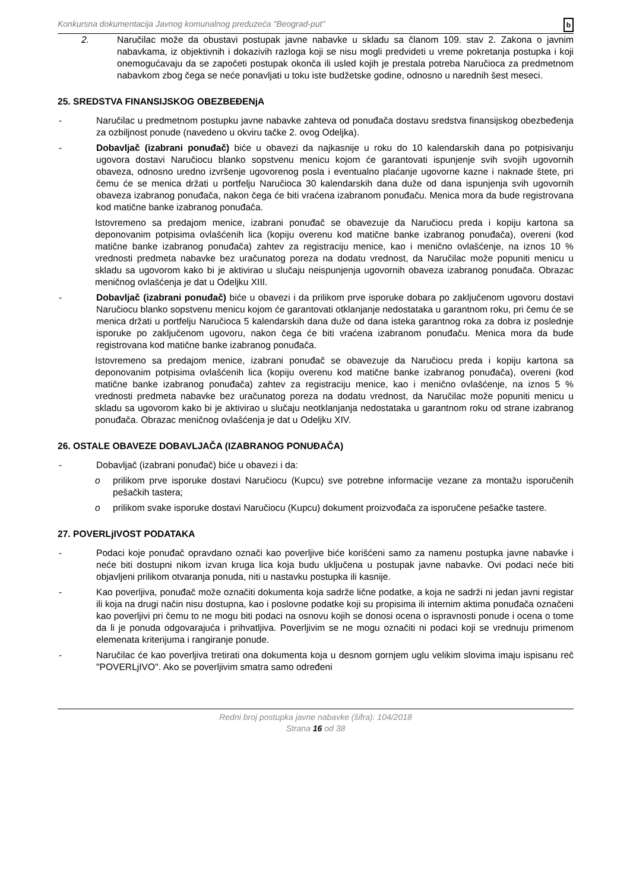Konkursna dokumentacija Javnog komunalnog preduzeća "Beograd-put" b
2. Naručilac može da obustavi postupak javne nabavke u skladu sa članom 109. stav 2. Zakona o javnim nabavkama, iz objektivnih i dokazivih razloga koji se nisu mogli predvideti u vreme pokretanja postupka i koji onemogućavaju da se započeti postupak okonča ili usled kojih je prestala potreba Naručioca za predmetnom nabavkom zbog čega se neće ponavljati u toku iste budžetske godine, odnosno u narednih šest meseci.
25. SREDSTVA FINANSIJSKOG OBEZBEĐENjA
- Naručilac u predmetnom postupku javne nabavke zahteva od ponuđača dostavu sredstva finansijskog obezbeđenja za ozbiljnost ponude (navedeno u okviru tačke 2. ovog Odeljka).
- Dobavljač (izabrani ponuđač) biće u obavezi da najkasnije u roku do 10 kalendarskih dana po potpisivanju ugovora dostavi Naručiocu blanko sopstvenu menicu kojom će garantovati ispunjenje svih svojih ugovornih obaveza, odnosno uredno izvršenje ugovorenog posla i eventualno plaćanje ugovorne kazne i naknade štete, pri čemu će se menica držati u portfelju Naručioca 30 kalendarskih dana duže od dana ispunjenja svih ugovornih obaveza izabranog ponuđača, nakon čega će biti vraćena izabranom ponuđaču. Menica mora da bude registrovana kod matične banke izabranog ponuđača.
Istovremeno sa predajom menice, izabrani ponuđač se obavezuje da Naručiocu preda i kopiju kartona sa deponovanim potpisima ovlašćenih lica (kopiju overenu kod matične banke izabranog ponuđača), overeni (kod matične banke izabranog ponuđača) zahtev za registraciju menice, kao i menično ovlašćenje, na iznos 10 % vrednosti predmeta nabavke bez uračunatog poreza na dodatu vrednost, da Naručilac može popuniti menicu u skladu sa ugovorom kako bi je aktivirao u slučaju neispunjenja ugovornih obaveza izabranog ponuđača. Obrazac meničnog ovlašćenja je dat u Odeljku XIII.
- Dobavljač (izabrani ponuđač) biće u obavezi i da prilikom prve isporuke dobara po zaključenom ugovoru dostavi Naručiocu blanko sopstvenu menicu kojom će garantovati otklanjanje nedostataka u garantnom roku, pri čemu će se menica držati u portfelju Naručioca 5 kalendarskih dana duže od dana isteka garantnog roka za dobra iz poslednje isporuke po zaključenom ugovoru, nakon čega će biti vraćena izabranom ponuđaču. Menica mora da bude registrovana kod matične banke izabranog ponuđača.
Istovremeno sa predajom menice, izabrani ponuđač se obavezuje da Naručiocu preda i kopiju kartona sa deponovanim potpisima ovlašćenih lica (kopiju overenu kod matične banke izabranog ponuđača), overeni (kod matične banke izabranog ponuđača) zahtev za registraciju menice, kao i menično ovlašćenje, na iznos 5 % vrednosti predmeta nabavke bez uračunatog poreza na dodatu vrednost, da Naručilac može popuniti menicu u skladu sa ugovorom kako bi je aktivirao u slučaju neotklanjanja nedostataka u garantnom roku od strane izabranog ponuđača. Obrazac meničnog ovlašćenja je dat u Odeljku XIV.
26. OSTALE OBAVEZE DOBAVLJAČA (IZABRANOG PONUĐAČA)
- Dobavljač (izabrani ponuđač) biće u obavezi i da:
o prilikom prve isporuke dostavi Naručiocu (Kupcu) sve potrebne informacije vezane za montažu isporučenih pešačkih tastera;
o prilikom svake isporuke dostavi Naručiocu (Kupcu) dokument proizvođača za isporučene pešačke tastere.
27. POVERLjIVOST PODATAKA
- Podaci koje ponuđač opravdano označi kao poverljive biće korišćeni samo za namenu postupka javne nabavke i neće biti dostupni nikom izvan kruga lica koja budu uključena u postupak javne nabavke. Ovi podaci neće biti objavljeni prilikom otvaranja ponuda, niti u nastavku postupka ili kasnije.
- Kao poverljiva, ponuđač može označiti dokumenta koja sadrže lične podatke, a koja ne sadrži ni jedan javni registar ili koja na drugi način nisu dostupna, kao i poslovne podatke koji su propisima ili internim aktima ponuđača označeni kao poverljivi pri čemu to ne mogu biti podaci na osnovu kojih se donosi ocena o ispravnosti ponude i ocena o tome da li je ponuda odgovarajuća i prihvatljiva. Poverljivim se ne mogu označiti ni podaci koji se vrednuju primenom elemenata kriterijuma i rangiranje ponude.
- Naručilac će kao poverljiva tretirati ona dokumenta koja u desnom gornjem uglu velikim slovima imaju ispisanu reč "POVERLjIVO". Ako se poverljivim smatra samo određeni
Redni broj postupka javne nabavke (šifra): 104/2018
Strana 16 od 38